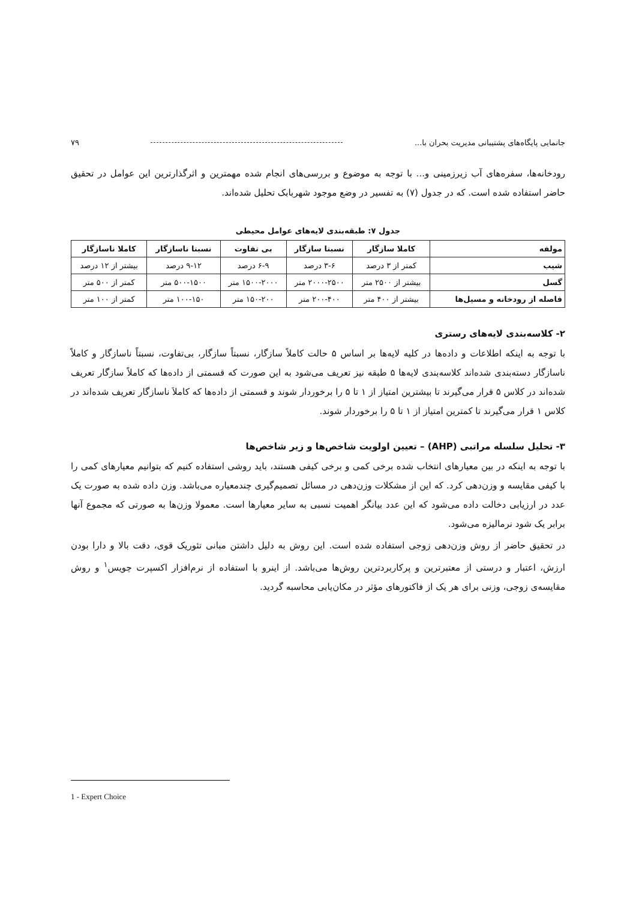جانمایی پایگاه‌های پشتیبانی مدیریت بحران با... ۷۹
رودخانه‌ها، سفره‌های آب زیرزمینی و... با توجه به موضوع و بررسی‌های انجام شده مهمترین و اثرگذارترین این عوامل در تحقیق حاضر استفاده شده است. که در جدول (۷) به تفسیر در وضع موجود شهربابک تحلیل شده‌اند.
جدول ۷: طبقه‌بندی لایه‌های عوامل محیطی
| مولفه | کاملا سازگار | نسبتا سازگار | بی تفاوت | نسبتا ناسازگار | کاملا ناسازگار |
| --- | --- | --- | --- | --- | --- |
| شیب | کمتر از ۳ درصد | ۳-۶ درصد | ۶-۹ درصد | ۹-۱۲ درصد | بیشتر از ۱۲ درصد |
| گسل | بیشتر از ۲۵۰۰ متر | ۲۰۰۰-۲۵۰۰ متر | ۱۵۰۰-۲۰۰۰ متر | ۵۰۰-۱۵۰۰ متر | کمتر از ۵۰۰ متر |
| فاصله از رودخانه و مسیل‌ها | بیشتر از ۴۰۰ متر | ۲۰۰-۴۰۰ متر | ۱۵۰-۲۰۰ متر | ۱۰۰-۱۵۰ متر | کمتر از ۱۰۰ متر |
۲- کلاسه‌بندی لایه‌های رستری
با توجه به اینکه اطلاعات و داده‌ها در کلیه لایه‌ها بر اساس ۵ حالت کاملاً سازگار، نسبتاً سازگار، بی‌تفاوت، نسبتاً ناسازگار و کاملاً ناسازگار دسته‌بندی شده‌اند کلاسه‌بندی لایه‌ها ۵ طبقه نیز تعریف می‌شود به این صورت که قسمتی از داده‌ها که کاملاً سازگار تعریف شده‌اند در کلاس ۵ قرار می‌گیرند تا بیشترین امتیاز از ۱ تا ۵ را برخوردار شوند و قسمتی از داده‌ها که کاملاَ ناسازگار تعریف شده‌اند در کلاس ۱ قرار می‌گیرند تا کمترین امتیاز از ۱ تا ۵ را برخوردار شوند.
۳- تحلیل سلسله مراتبی (AHP) – تعیین اولویت شاخص‌ها و زیر شاخص‌ها
با توجه به اینکه در بین معیارهای انتخاب شده برخی کمی و برخی کیفی هستند، باید روشی استفاده کنیم که بتوانیم معیارهای کمی را با کیفی مقایسه و وزن‌دهی کرد. که این از مشکلات وزن‌دهی در مسائل تصمیم‌گیری چندمعیاره می‌باشد. وزن داده شده به صورت یک عدد در ارزیابی دخالت داده می‌شود که این عدد بیانگر اهمیت نسبی به سایر معیارها است. معمولا وزن‌ها به صورتی که مجموع آنها برابر یک شود نرمالیزه می‌شود.
در تحقیق حاضر از روش وزن‌دهی زوجی استفاده شده است. این روش به دلیل داشتن مبانی تئوریک قوی، دقت بالا و دارا بودن ارزش، اعتبار و درستی از معتبرترین و پرکاربردترین روش‌ها می‌باشد. از اینرو با استفاده از نرم‌افزار اکسپرت چویس<sup>۱</sup> و روش مقایسه‌ی زوجی، وزنی برای هر یک از فاکتورهای مؤثر در مکان‌یابی محاسبه گردید.
1 - Expert Choice